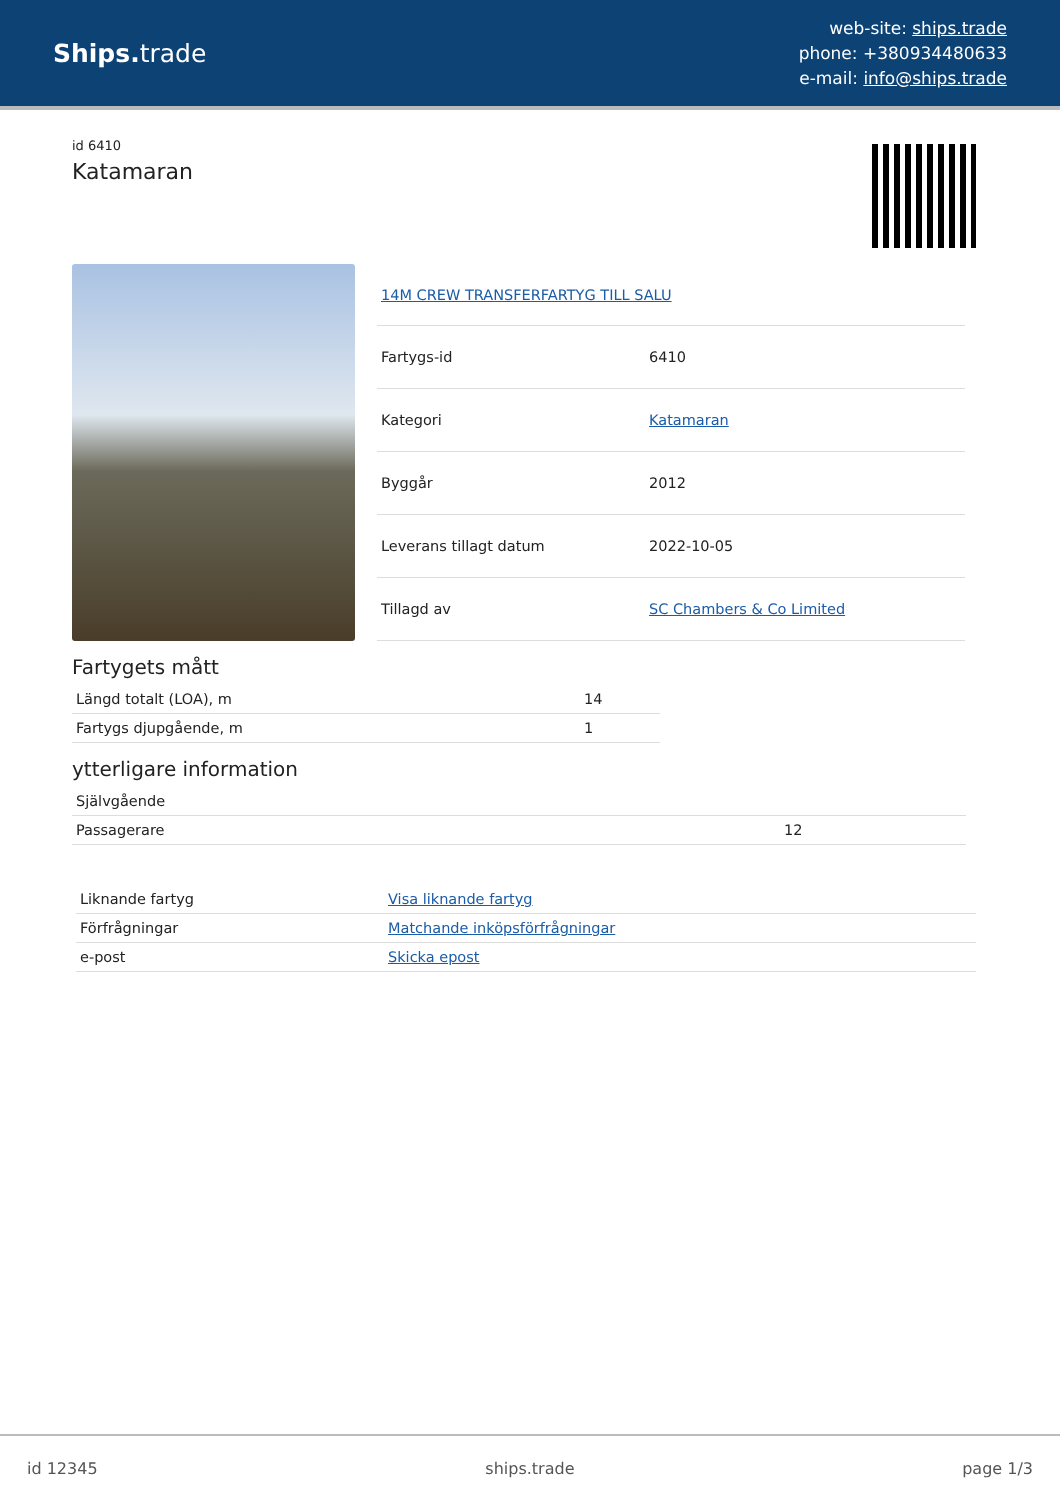Ships. trade
web-site: ships.trade
phone: +380934480633
e-mail: info@ships.trade
id 6410
Katamaran
| 14M CREW TRANSFERFARTYG TILL SALU | |
| Fartygs-id | 6410 |
| Kategori | Katamaran |
| Byggår | 2012 |
| Leverans tillagt datum | 2022-10-05 |
| Tillagd av | SC Chambers & Co Limited |
Fartygets mått
| Längd totalt (LOA), m | 14 |
| Fartygs djupgående, m | 1 |
ytterligare information
| Självgående | |
| Passagerare | 12 |
| Liknande fartyg | Visa liknande fartyg |
| Förfrågningar | Matchande inköpsförfrågningar |
| e-post | Skicka epost |
id 12345 ships.trade page 1/3